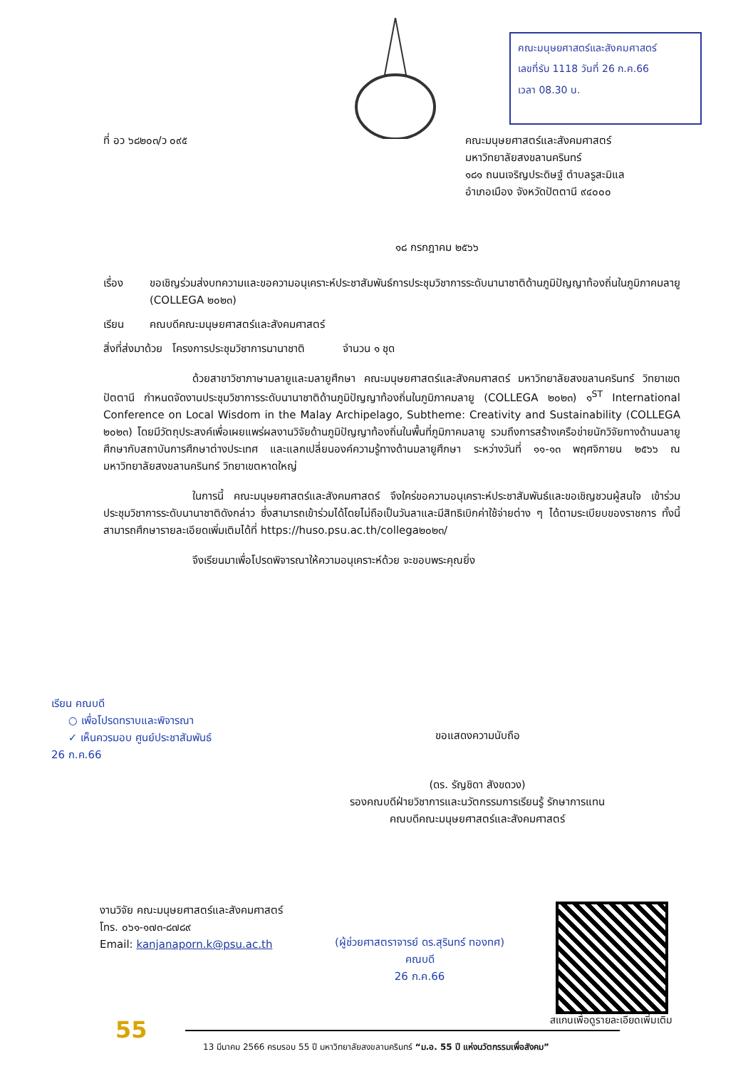คณะมนุษยศาสตร์และสังคมศาสตร์
เลขที่รับ 1118 วันที่ 26 ก.ค.66
เวลา 08.30 น.
ที่ อว ๖๘๒๐๓/ว ๐๙๕
คณะมนุษยศาสตร์และสังคมศาสตร์
มหาวิทยาลัยสงขลานครินทร์
๑๘๑ ถนนเจริญประดิษฐ์ ตำบลรูสะมิแล
อำเภอเมือง จังหวัดปัตตานี ๙๔๐๐๐
๑๘ กรกฎาคม ๒๕๖๖
เรื่อง ขอเชิญร่วมส่งบทความและขอความอนุเคราะห์ประชาสัมพันธ์การประชุมวิชาการระดับนานาชาติด้านภูมิปัญญาท้องถิ่นในภูมิภาคมลายู (COLLEGA ๒๐๒๓)
เรียน คณบดีคณะมนุษยศาสตร์และสังคมศาสตร์
สิ่งที่ส่งมาด้วย โครงการประชุมวิชาการนานาชาติ จำนวน ๑ ชุด
ด้วยสาขาวิชาภาษามลายูและมลายูศึกษา คณะมนุษยศาสตร์และสังคมศาสตร์ มหาวิทยาลัยสงขลานครินทร์ วิทยาเขตปัตตานี กำหนดจัดงานประชุมวิชาการระดับนานาชาติด้านภูมิปัญญาท้องถิ่นในภูมิภาคมลายู (COLLEGA ๒๐๒๓) ๑<sup>ST</sup> International Conference on Local Wisdom in the Malay Archipelago, Subtheme: Creativity and Sustainability (COLLEGA ๒๐๒๓) โดยมีวัตถุประสงค์เพื่อเผยแพร่ผลงานวิจัยด้านภูมิปัญญาท้องถิ่นในพื้นที่ภูมิภาคมลายู รวมถึงการสร้างเครือข่ายนักวิจัยทางด้านมลายูศึกษากับสถาบันการศึกษาต่างประเทศ และแลกเปลี่ยนองค์ความรู้ทางด้านมลายูศึกษา ระหว่างวันที่ ๑๑-๑๓ พฤศจิกายน ๒๕๖๖ ณ มหาวิทยาลัยสงขลานครินทร์ วิทยาเขตหาดใหญ่
ในการนี้ คณะมนุษยศาสตร์และสังคมศาสตร์ จึงใคร่ขอความอนุเคราะห์ประชาสัมพันธ์และขอเชิญชวนผู้สนใจ เข้าร่วมประชุมวิชาการระดับนานาชาติดังกล่าว ซึ่งสามารถเข้าร่วมได้โดยไม่ถือเป็นวันลาและมีสิทธิเบิกค่าใช้จ่ายต่าง ๆ ได้ตามระเบียบของราชการ ทั้งนี้สามารถศึกษารายละเอียดเพิ่มเติมได้ที่ https://huso.psu.ac.th/collega๒๐๒๓/
จึงเรียนมาเพื่อโปรดพิจารณาให้ความอนุเคราะห์ด้วย จะขอบพระคุณยิ่ง
เรียน คณบดี
○ เพื่อโปรดทราบและพิจารณา
✓ เห็นควรมอบ ศูนย์ประชาสัมพันธ์
26 ก.ค.66
ขอแสดงความนับถือ
(ดร. รัญชิดา สังขดวง)
รองคณบดีฝ่ายวิชาการและนวัตกรรมการเรียนรู้ รักษาการแทน
คณบดีคณะมนุษยศาสตร์และสังคมศาสตร์
งานวิจัย คณะมนุษยศาสตร์และสังคมศาสตร์
โทร. ๐๖๑-๑๗๓-๘๗๘๙
Email: kanjanaporn.k@psu.ac.th
(ผู้ช่วยศาสตราจารย์ ดร.สุรินทร์ ทองทศ)
คณบดี
26 ก.ค.66
สแกนเพื่อดูรายละเอียดเพิ่มเติม
55
13 มีนาคม 2566 ครบรอบ 55 ปี มหาวิทยาลัยสงขลานครินทร์ “ม.อ. 55 ปี แห่งนวัตกรรมเพื่อสังคม”